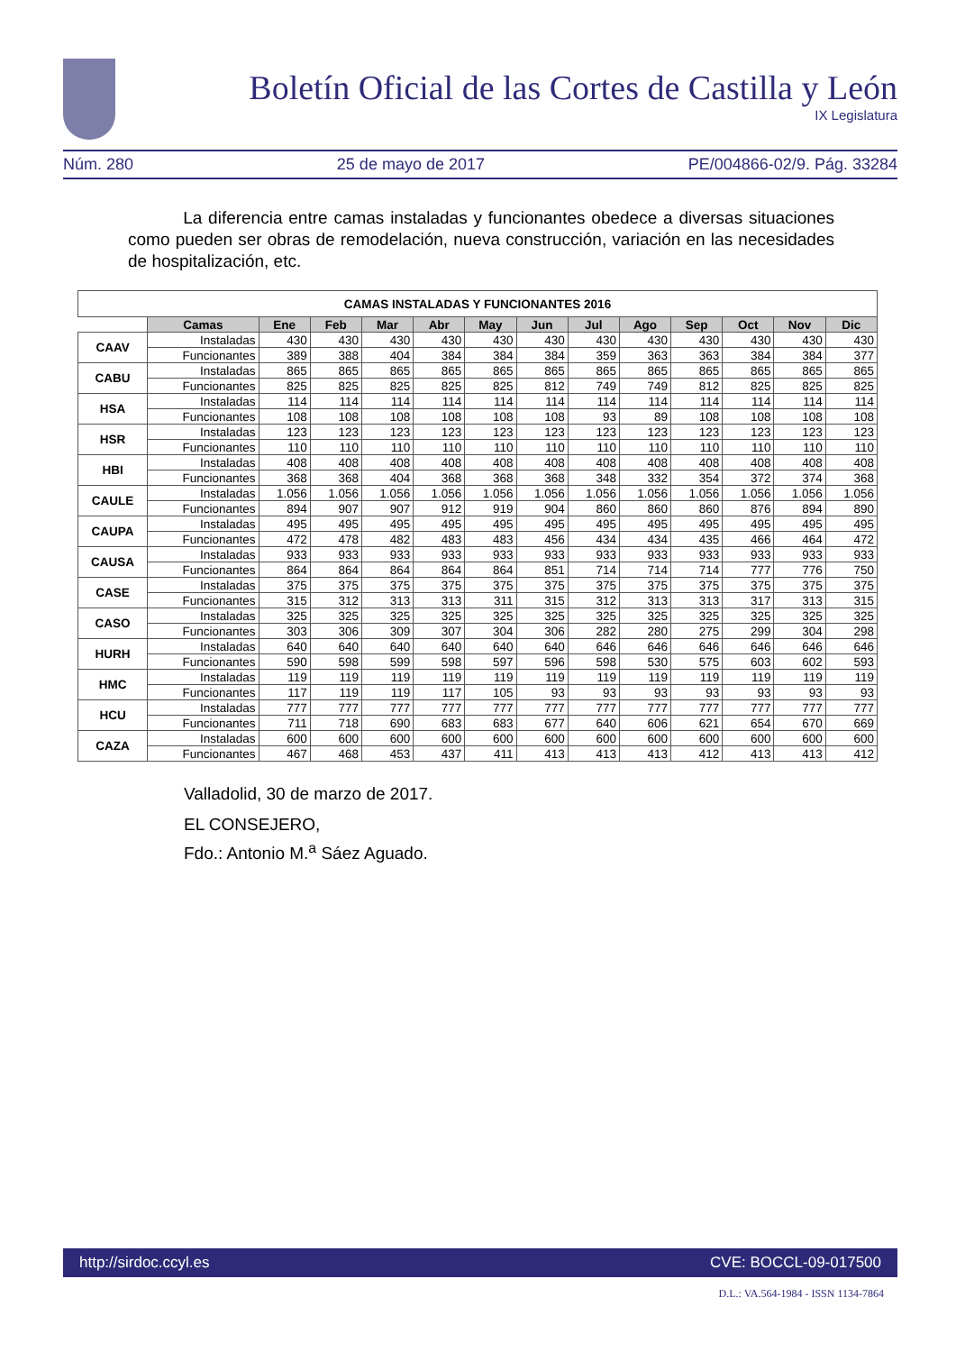Boletín Oficial de las Cortes de Castilla y León
IX Legislatura
Núm. 280 25 de mayo de 2017 PE/004866-02/9. Pág. 33284
La diferencia entre camas instaladas y funcionantes obedece a diversas situaciones como pueden ser obras de remodelación, nueva construcción, variación en las necesidades de hospitalización, etc.
| CAMAS INSTALADAS Y FUNCIONANTES 2016 | | | | | | | | | | | | | |
| | Camas | Ene | Feb | Mar | Abr | May | Jun | Jul | Ago | Sep | Oct | Nov | Dic |
| CAAV | Instaladas | 430 | 430 | 430 | 430 | 430 | 430 | 430 | 430 | 430 | 430 | 430 | 430 |
| | Funcionantes | 389 | 388 | 404 | 384 | 384 | 384 | 359 | 363 | 363 | 384 | 384 | 377 |
| CABU | Instaladas | 865 | 865 | 865 | 865 | 865 | 865 | 865 | 865 | 865 | 865 | 865 | 865 |
| | Funcionantes | 825 | 825 | 825 | 825 | 825 | 812 | 749 | 749 | 812 | 825 | 825 | 825 |
| HSA | Instaladas | 114 | 114 | 114 | 114 | 114 | 114 | 114 | 114 | 114 | 114 | 114 | 114 |
| | Funcionantes | 108 | 108 | 108 | 108 | 108 | 108 | 93 | 89 | 108 | 108 | 108 | 108 |
| HSR | Instaladas | 123 | 123 | 123 | 123 | 123 | 123 | 123 | 123 | 123 | 123 | 123 | 123 |
| | Funcionantes | 110 | 110 | 110 | 110 | 110 | 110 | 110 | 110 | 110 | 110 | 110 | 110 |
| HBI | Instaladas | 408 | 408 | 408 | 408 | 408 | 408 | 408 | 408 | 408 | 408 | 408 | 408 |
| | Funcionantes | 368 | 368 | 404 | 368 | 368 | 368 | 348 | 332 | 354 | 372 | 374 | 368 |
| CAULE | Instaladas | 1.056 | 1.056 | 1.056 | 1.056 | 1.056 | 1.056 | 1.056 | 1.056 | 1.056 | 1.056 | 1.056 | 1.056 |
| | Funcionantes | 894 | 907 | 907 | 912 | 919 | 904 | 860 | 860 | 860 | 876 | 894 | 890 |
| CAUPA | Instaladas | 495 | 495 | 495 | 495 | 495 | 495 | 495 | 495 | 495 | 495 | 495 | 495 |
| | Funcionantes | 472 | 478 | 482 | 483 | 483 | 456 | 434 | 434 | 435 | 466 | 464 | 472 |
| CAUSA | Instaladas | 933 | 933 | 933 | 933 | 933 | 933 | 933 | 933 | 933 | 933 | 933 | 933 |
| | Funcionantes | 864 | 864 | 864 | 864 | 864 | 851 | 714 | 714 | 714 | 777 | 776 | 750 |
| CASE | Instaladas | 375 | 375 | 375 | 375 | 375 | 375 | 375 | 375 | 375 | 375 | 375 | 375 |
| | Funcionantes | 315 | 312 | 313 | 313 | 311 | 315 | 312 | 313 | 313 | 317 | 313 | 315 |
| CASO | Instaladas | 325 | 325 | 325 | 325 | 325 | 325 | 325 | 325 | 325 | 325 | 325 | 325 |
| | Funcionantes | 303 | 306 | 309 | 307 | 304 | 306 | 282 | 280 | 275 | 299 | 304 | 298 |
| HURH | Instaladas | 640 | 640 | 640 | 640 | 640 | 640 | 646 | 646 | 646 | 646 | 646 | 646 |
| | Funcionantes | 590 | 598 | 599 | 598 | 597 | 596 | 598 | 530 | 575 | 603 | 602 | 593 |
| HMC | Instaladas | 119 | 119 | 119 | 119 | 119 | 119 | 119 | 119 | 119 | 119 | 119 | 119 |
| | Funcionantes | 117 | 119 | 119 | 117 | 105 | 93 | 93 | 93 | 93 | 93 | 93 | 93 |
| HCU | Instaladas | 777 | 777 | 777 | 777 | 777 | 777 | 777 | 777 | 777 | 777 | 777 | 777 |
| | Funcionantes | 711 | 718 | 690 | 683 | 683 | 677 | 640 | 606 | 621 | 654 | 670 | 669 |
| CAZA | Instaladas | 600 | 600 | 600 | 600 | 600 | 600 | 600 | 600 | 600 | 600 | 600 | 600 |
| | Funcionantes | 467 | 468 | 453 | 437 | 411 | 413 | 413 | 413 | 412 | 413 | 413 | 412 |
Valladolid, 30 de marzo de 2017.
EL CONSEJERO,
Fdo.: Antonio M.<sup>a</sup> Sáez Aguado.
http://sirdoc.ccyl.es CVE: BOCCL-09-017500
D.L.: VA.564-1984 - ISSN 1134-7864